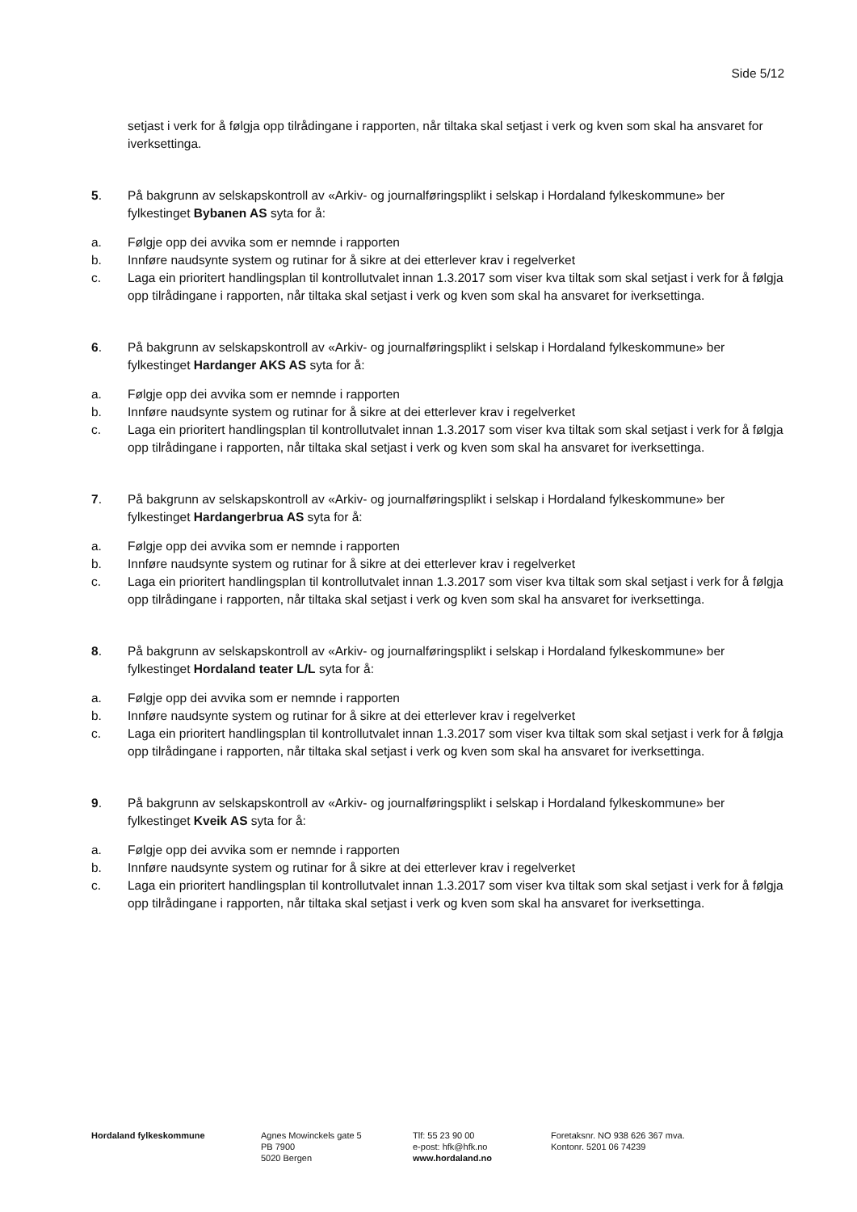Side 5/12
setjast i verk for å følgja opp tilrådingane i rapporten, når tiltaka skal setjast i verk og kven som skal ha ansvaret for iverksettinga.
5. På bakgrunn av selskapskontroll av «Arkiv- og journalføringsplikt i selskap i Hordaland fylkeskommune» ber fylkestinget Bybanen AS syta for å:
a. Følgje opp dei avvika som er nemnde i rapporten
b. Innføre naudsynte system og rutinar for å sikre at dei etterlever krav i regelverket
c. Laga ein prioritert handlingsplan til kontrollutvalet innan 1.3.2017 som viser kva tiltak som skal setjast i verk for å følgja opp tilrådingane i rapporten, når tiltaka skal setjast i verk og kven som skal ha ansvaret for iverksettinga.
6. På bakgrunn av selskapskontroll av «Arkiv- og journalføringsplikt i selskap i Hordaland fylkeskommune» ber fylkestinget Hardanger AKS AS syta for å:
a. Følgje opp dei avvika som er nemnde i rapporten
b. Innføre naudsynte system og rutinar for å sikre at dei etterlever krav i regelverket
c. Laga ein prioritert handlingsplan til kontrollutvalet innan 1.3.2017 som viser kva tiltak som skal setjast i verk for å følgja opp tilrådingane i rapporten, når tiltaka skal setjast i verk og kven som skal ha ansvaret for iverksettinga.
7. På bakgrunn av selskapskontroll av «Arkiv- og journalføringsplikt i selskap i Hordaland fylkeskommune» ber fylkestinget Hardangerbrua AS syta for å:
a. Følgje opp dei avvika som er nemnde i rapporten
b. Innføre naudsynte system og rutinar for å sikre at dei etterlever krav i regelverket
c. Laga ein prioritert handlingsplan til kontrollutvalet innan 1.3.2017 som viser kva tiltak som skal setjast i verk for å følgja opp tilrådingane i rapporten, når tiltaka skal setjast i verk og kven som skal ha ansvaret for iverksettinga.
8. På bakgrunn av selskapskontroll av «Arkiv- og journalføringsplikt i selskap i Hordaland fylkeskommune» ber fylkestinget Hordaland teater L/L syta for å:
a. Følgje opp dei avvika som er nemnde i rapporten
b. Innføre naudsynte system og rutinar for å sikre at dei etterlever krav i regelverket
c. Laga ein prioritert handlingsplan til kontrollutvalet innan 1.3.2017 som viser kva tiltak som skal setjast i verk for å følgja opp tilrådingane i rapporten, når tiltaka skal setjast i verk og kven som skal ha ansvaret for iverksettinga.
9. På bakgrunn av selskapskontroll av «Arkiv- og journalføringsplikt i selskap i Hordaland fylkeskommune» ber fylkestinget Kveik AS syta for å:
a. Følgje opp dei avvika som er nemnde i rapporten
b. Innføre naudsynte system og rutinar for å sikre at dei etterlever krav i regelverket
c. Laga ein prioritert handlingsplan til kontrollutvalet innan 1.3.2017 som viser kva tiltak som skal setjast i verk for å følgja opp tilrådingane i rapporten, når tiltaka skal setjast i verk og kven som skal ha ansvaret for iverksettinga.
Hordaland fylkeskommune Agnes Mowinckels gate 5
PB 7900
5020 Bergen
Tlf: 55 23 90 00
e-post: hfk@hfk.no
www.hordaland.no
Foretaksnr. NO 938 626 367 mva.
Kontonr. 5201 06 74239